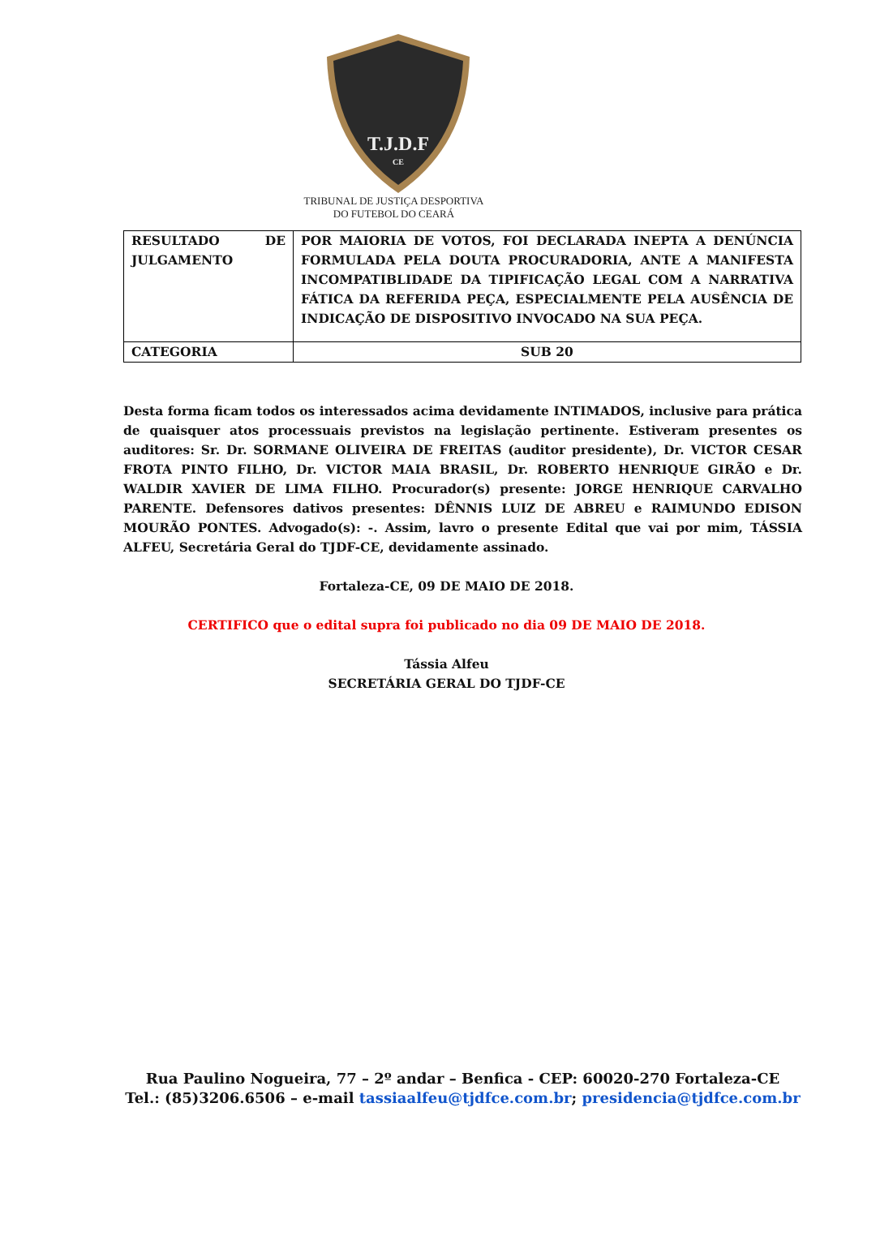T.J.D.F
CE
TRIBUNAL DE JUSTIÇA DESPORTIVA
DO FUTEBOL DO CEARÁ
| RESULTADO DE JULGAMENTO | POR MAIORIA DE VOTOS, FOI DECLARADA INEPTA A DENÚNCIA FORMULADA PELA DOUTA PROCURADORIA, ANTE A MANIFESTA INCOMPATIBLIDADE DA TIPIFICAÇÃO LEGAL COM A NARRATIVA FÁTICA DA REFERIDA PEÇA, ESPECIALMENTE PELA AUSÊNCIA DE INDICAÇÃO DE DISPOSITIVO INVOCADO NA SUA PEÇA. |
| CATEGORIA | SUB 20 |
Desta forma ficam todos os interessados acima devidamente INTIMADOS, inclusive para prática de quaisquer atos processuais previstos na legislação pertinente. Estiveram presentes os auditores: Sr. Dr. SORMANE OLIVEIRA DE FREITAS (auditor presidente), Dr. VICTOR CESAR FROTA PINTO FILHO, Dr. VICTOR MAIA BRASIL, Dr. ROBERTO HENRIQUE GIRÃO e Dr. WALDIR XAVIER DE LIMA FILHO. Procurador(s) presente: JORGE HENRIQUE CARVALHO PARENTE. Defensores dativos presentes: DÊNNIS LUIZ DE ABREU e RAIMUNDO EDISON MOURÃO PONTES. Advogado(s): -. Assim, lavro o presente Edital que vai por mim, TÁSSIA ALFEU, Secretária Geral do TJDF-CE, devidamente assinado.
Fortaleza-CE, 09 DE MAIO DE 2018.
CERTIFICO que o edital supra foi publicado no dia 09 DE MAIO DE 2018.
Tássia Alfeu
SECRETÁRIA GERAL DO TJDF-CE
Rua Paulino Nogueira, 77 – 2º andar – Benfica - CEP: 60020-270 Fortaleza-CE
Tel.: (85)3206.6506 – e-mail tassiaalfeu@tjdfce.com.br; presidencia@tjdfce.com.br